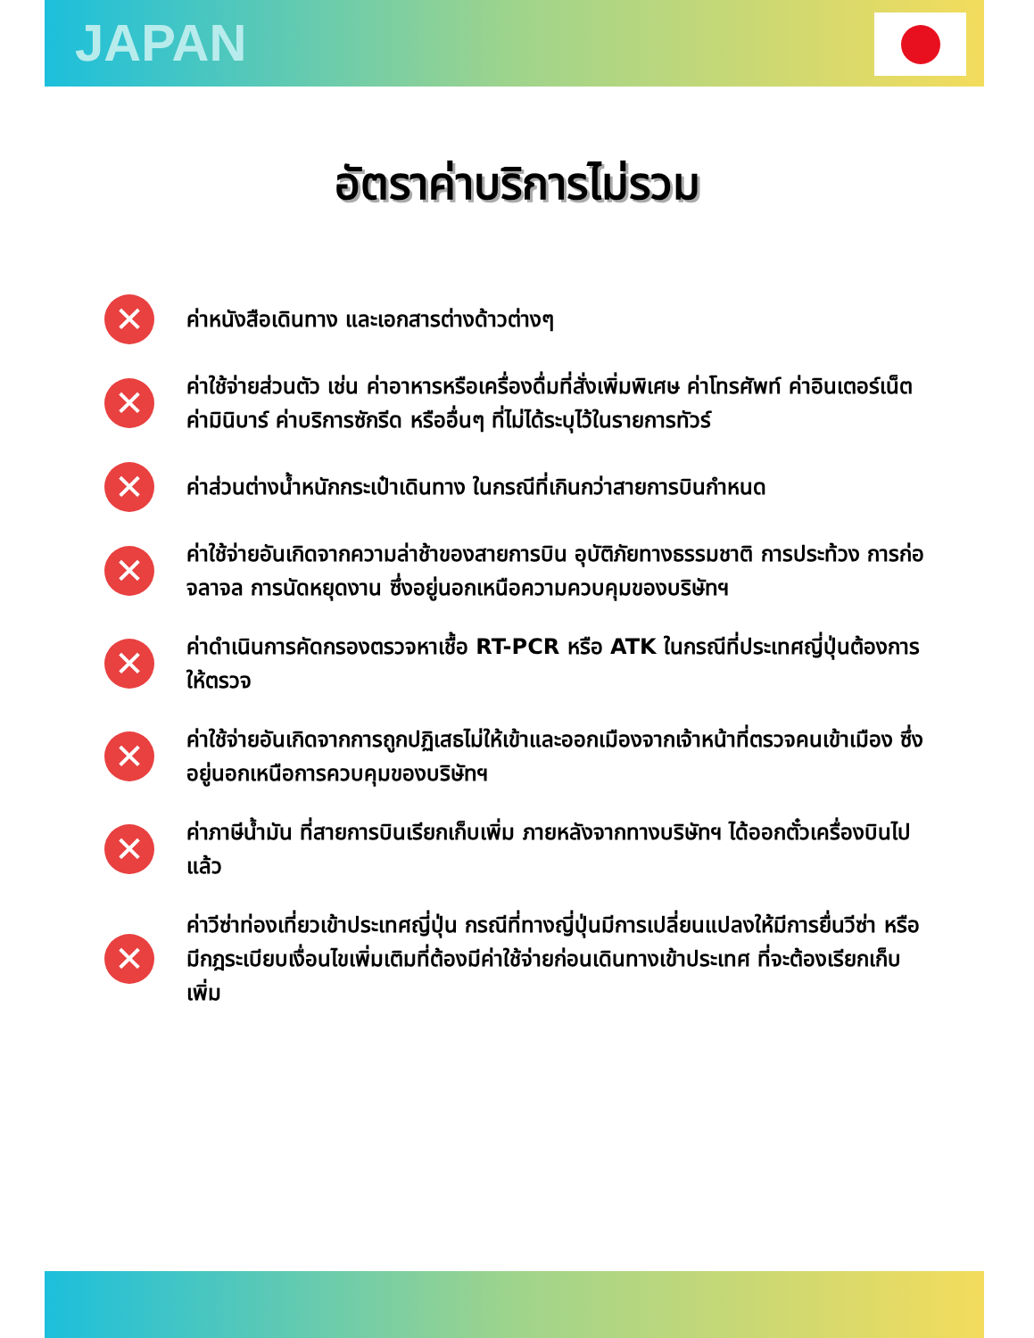JAPAN
อัตราค่าบริการไม่รวม
✕ ค่าหนังสือเดินทาง และเอกสารต่างด้าวต่างๆ
✕ ค่าใช้จ่ายส่วนตัว เช่น ค่าอาหารหรือเครื่องดื่มที่สั่งเพิ่มพิเศษ ค่าโทรศัพท์ ค่าอินเตอร์เน็ต ค่ามินิบาร์ ค่าบริการซักรีด หรืออื่นๆ ที่ไม่ได้ระบุไว้ในรายการทัวร์
✕ ค่าส่วนต่างน้ำหนักกระเป๋าเดินทาง ในกรณีที่เกินกว่าสายการบินกำหนด
✕ ค่าใช้จ่ายอันเกิดจากความล่าช้าของสายการบิน อุบัติภัยทางธรรมชาติ การประท้วง การก่อจลาจล การนัดหยุดงาน ซึ่งอยู่นอกเหนือความควบคุมของบริษัทฯ
✕ ค่าดำเนินการคัดกรองตรวจหาเชื้อ RT-PCR หรือ ATK ในกรณีที่ประเทศญี่ปุ่นต้องการให้ตรวจ
✕ ค่าใช้จ่ายอันเกิดจากการถูกปฏิเสธไม่ให้เข้าและออกเมืองจากเจ้าหน้าที่ตรวจคนเข้าเมือง ซึ่งอยู่นอกเหนือการควบคุมของบริษัทฯ
✕ ค่าภาษีน้ำมัน ที่สายการบินเรียกเก็บเพิ่ม ภายหลังจากทางบริษัทฯ ได้ออกตั๋วเครื่องบินไปแล้ว
✕ ค่าวีซ่าท่องเที่ยวเข้าประเทศญี่ปุ่น กรณีที่ทางญี่ปุ่นมีการเปลี่ยนแปลงให้มีการยื่นวีซ่า หรือ มีกฎระเบียบเงื่อนไขเพิ่มเติมที่ต้องมีค่าใช้จ่ายก่อนเดินทางเข้าประเทศ ที่จะต้องเรียกเก็บเพิ่ม